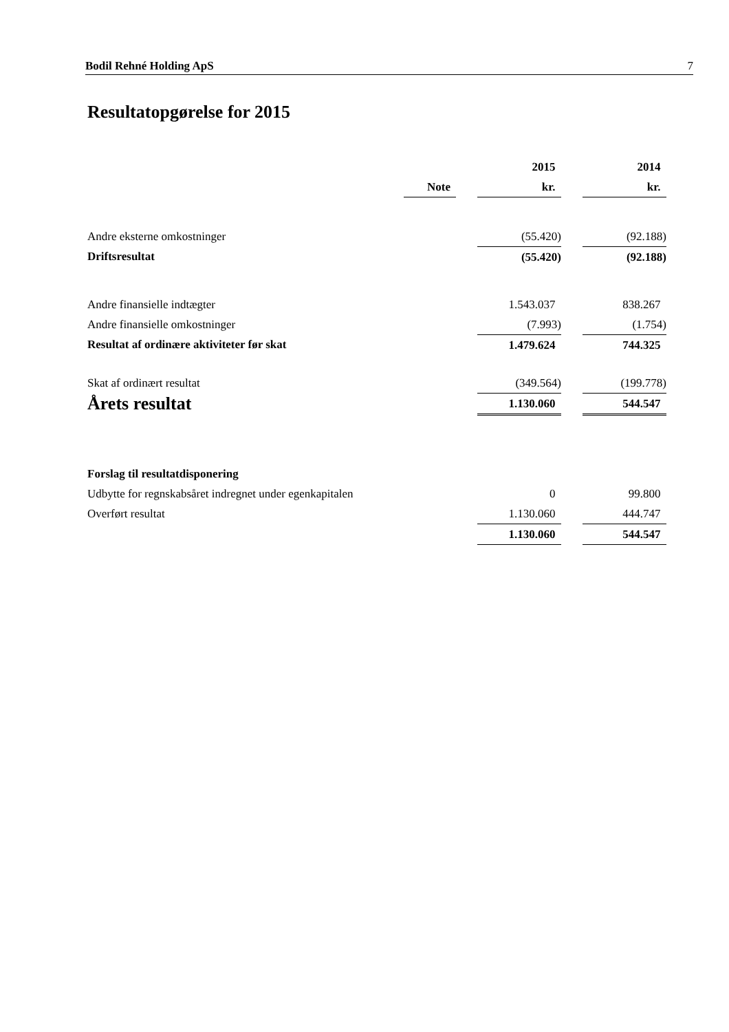Bodil Rehné Holding ApS 7
Resultatopgørelse for 2015
| | | | 2015 | | 2014 |
| --- | --- | --- | --- | --- | --- |
| | Note | | kr. | | kr. |
| Andre eksterne omkostninger | | | (55.420) | | (92.188) |
| Driftsresultat | | | (55.420) | | (92.188) |
| Andre finansielle indtægter | | | 1.543.037 | | 838.267 |
| Andre finansielle omkostninger | | | (7.993) | | (1.754) |
| Resultat af ordinære aktiviteter før skat | | | 1.479.624 | | 744.325 |
| Skat af ordinært resultat | | | (349.564) | | (199.778) |
| Årets resultat | | | 1.130.060 | | 544.547 |
| Forslag til resultatdisponering | | | | | |
| Udbytte for regnskabsåret indregnet under egenkapitalen | | | 0 | | 99.800 |
| Overført resultat | | | 1.130.060 | | 444.747 |
| | | | 1.130.060 | | 544.547 |